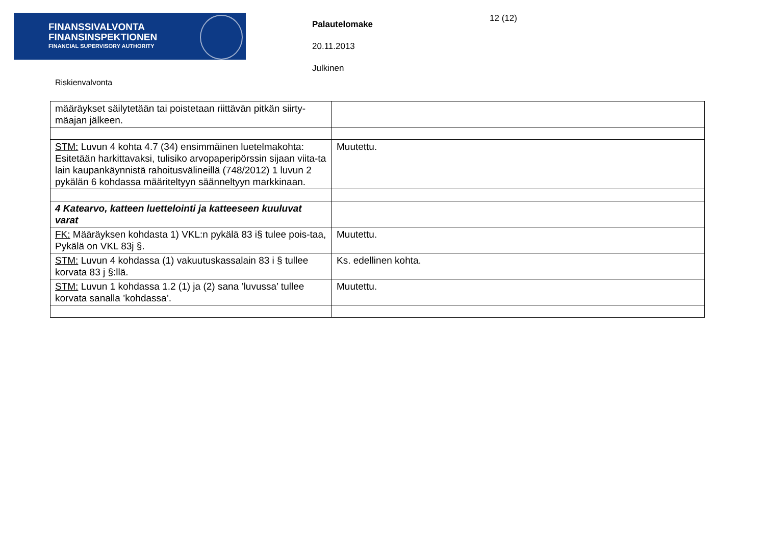FINANSSIVALVONTA
FINANSINSPEKTIONEN
FINANCIAL SUPERVISORY AUTHORITY
Palautelomake
20.11.2013
Julkinen
12 (12)
Riskienvalvonta
| määräykset säilytetään tai poistetaan riittävän pitkän siirty-mäajan jälkeen. | |
| STM: Luvun 4 kohta 4.7 (34) ensimmäinen luetelmakohta: Esitetään harkittavaksi, tulisiko arvopaperipörssin sijaan viita-ta lain kaupankäynnistä rahoitusvälineillä (748/2012) 1 luvun 2 pykälän 6 kohdassa määriteltyyn säänneltyyn markkinaan. | Muutettu. |
| 4 Katearvo, katteen luettelointi ja katteeseen kuuluvat varat | |
| FK: Määräyksen kohdasta 1) VKL:n pykälä 83 i§ tulee pois-taa, Pykälä on VKL 83j §. | Muutettu. |
| STM: Luvun 4 kohdassa (1) vakuutuskassalain 83 i § tullee korvata 83 j §:llä. | Ks. edellinen kohta. |
| STM: Luvun 1 kohdassa 1.2 (1) ja (2) sana ’luvussa’ tullee korvata sanalla ’kohdassa’. | Muutettu. |